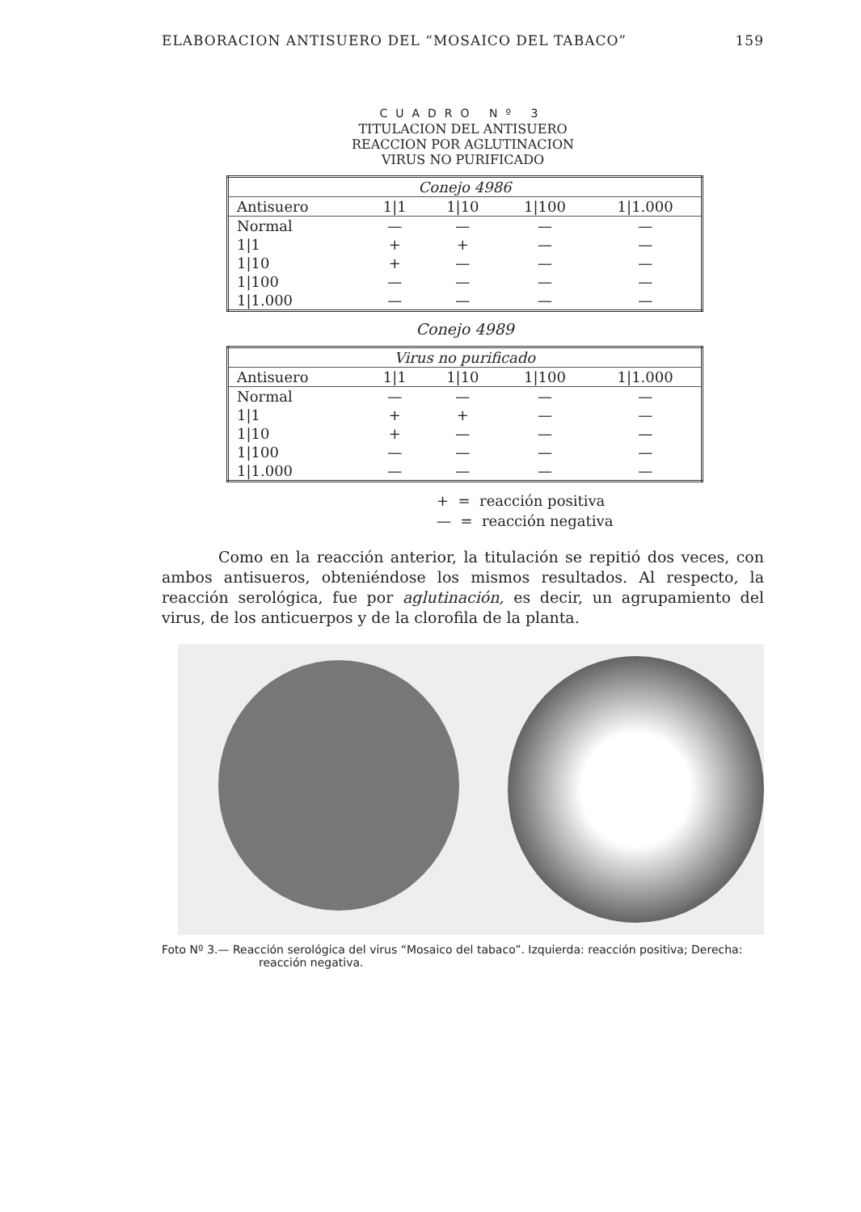ELABORACION ANTISUERO DEL “MOSAICO DEL TABACO” 159
CUADRO Nº 3
TITULACION DEL ANTISUERO
REACCION POR AGLUTINACION
VIRUS NO PURIFICADO
| Conejo 4986 | | | | |
| Antisuero | 1/1 | 1/10 | 1/100 | 1/1.000 |
| Normal | — | — | — | — |
| 1/1 | + | + | — | — |
| 1/10 | + | — | — | — |
| 1/100 | — | — | — | — |
| 1/1.000 | — | — | — | — |
Conejo 4989
| Virus no purificado | | | | |
| Antisuero | 1/1 | 1/10 | 1/100 | 1/1.000 |
| Normal | — | — | — | — |
| 1/1 | + | + | — | — |
| 1/10 | + | — | — | — |
| 1/100 | — | — | — | — |
| 1/1.000 | — | — | — | — |
+ = reacción positiva
— = reacción negativa
Como en la reacción anterior, la titulación se repitió dos veces, con ambos antisueros, obteniéndose los mismos resultados. Al respecto, la reacción serológica, fue por aglutinación, es decir, un agrupamiento del virus, de los anticuerpos y de la clorofila de la planta.
Foto Nº 3.— Reacción serológica del virus “Mosaico del tabaco”. Izquierda: reacción positiva; Derecha: reacción negativa.